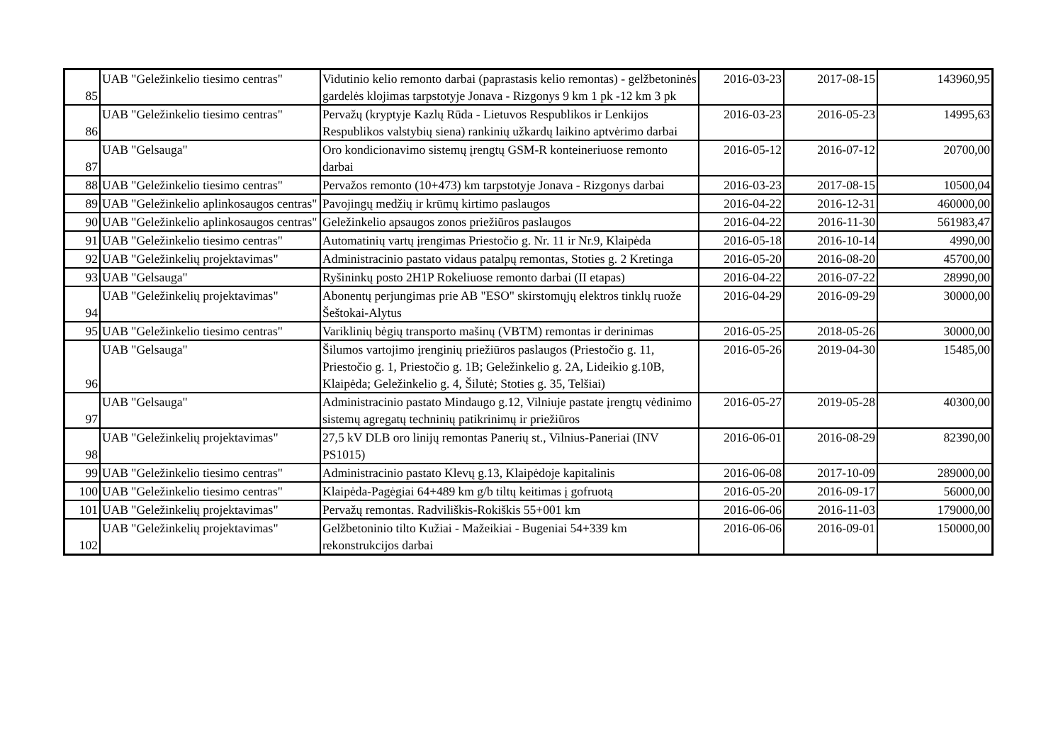| 85 | UAB "Geležinkelio tiesimo centras" | Vidutinio kelio remonto darbai (paprastasis kelio remontas) - gelžbetoninės gardelės klojimas tarpstotyje Jonava - Rizgonys 9 km 1 pk -12 km 3 pk | 2016-03-23 | 2017-08-15 | 143960,95 |
| 86 | UAB "Geležinkelio tiesimo centras" | Pervažų (kryptyje Kazlų Rūda - Lietuvos Respublikos ir Lenkijos Respublikos valstybių siena) rankinių užkardų laikino aptvėrimo darbai | 2016-03-23 | 2016-05-23 | 14995,63 |
| 87 | UAB "Gelsauga" | Oro kondicionavimo sistemų įrengtų GSM-R konteineriuose remonto darbai | 2016-05-12 | 2016-07-12 | 20700,00 |
| 88 | UAB "Geležinkelio tiesimo centras" | Pervažos remonto (10+473) km tarpstotyje Jonava - Rizgonys darbai | 2016-03-23 | 2017-08-15 | 10500,04 |
| 89 | UAB "Geležinkelio aplinkosaugos centras" | Pavojingų medžių ir krūmų kirtimo paslaugos | 2016-04-22 | 2016-12-31 | 460000,00 |
| 90 | UAB "Geležinkelio aplinkosaugos centras" | Geležinkelio apsaugos zonos priežiūros paslaugos | 2016-04-22 | 2016-11-30 | 561983,47 |
| 91 | UAB "Geležinkelio tiesimo centras" | Automatinių vartų įrengimas Priestočio g. Nr. 11 ir Nr.9, Klaipėda | 2016-05-18 | 2016-10-14 | 4990,00 |
| 92 | UAB "Geležinkelių projektavimas" | Administracinio pastato vidaus patalpų remontas, Stoties g. 2 Kretinga | 2016-05-20 | 2016-08-20 | 45700,00 |
| 93 | UAB "Gelsauga" | Ryšininkų posto 2H1P Rokeliuose remonto darbai (II etapas) | 2016-04-22 | 2016-07-22 | 28990,00 |
| 94 | UAB "Geležinkelių projektavimas" | Abonentų perjungimas prie AB "ESO" skirstomųjų elektros tinklų ruože Šeštokai-Alytus | 2016-04-29 | 2016-09-29 | 30000,00 |
| 95 | UAB "Geležinkelio tiesimo centras" | Variklinių bėgių transporto mašinų (VBTM) remontas ir derinimas | 2016-05-25 | 2018-05-26 | 30000,00 |
| 96 | UAB "Gelsauga" | Šilumos vartojimo įrenginių priežiūros paslaugos (Priestočio g. 11, Priestočio g. 1, Priestočio g. 1B; Geležinkelio g. 2A, Lideikio g.10B, Klaipėda; Geležinkelio g. 4, Šilutė; Stoties g. 35, Telšiai) | 2016-05-26 | 2019-04-30 | 15485,00 |
| 97 | UAB "Gelsauga" | Administracinio pastato Mindaugo g.12, Vilniuje pastate įrengtų vėdinimo sistemų agregatų techninių patikrinimų ir priežiūros | 2016-05-27 | 2019-05-28 | 40300,00 |
| 98 | UAB "Geležinkelių projektavimas" | 27,5 kV DLB oro linijų remontas Panerių st., Vilnius-Paneriai (INV PS1015) | 2016-06-01 | 2016-08-29 | 82390,00 |
| 99 | UAB "Geležinkelio tiesimo centras" | Administracinio pastato Klevų g.13, Klaipėdoje kapitalinis | 2016-06-08 | 2017-10-09 | 289000,00 |
| 100 | UAB "Geležinkelio tiesimo centras" | Klaipėda-Pagėgiai 64+489 km g/b tiltų keitimas į gofruotą | 2016-05-20 | 2016-09-17 | 56000,00 |
| 101 | UAB "Geležinkelių projektavimas" | Pervažų remontas. Radviliškis-Rokiškis 55+001 km | 2016-06-06 | 2016-11-03 | 179000,00 |
| 102 | UAB "Geležinkelių projektavimas" | Gelžbetoninio tilto Kužiai - Mažeikiai - Bugeniai 54+339 km rekonstrukcijos darbai | 2016-06-06 | 2016-09-01 | 150000,00 |